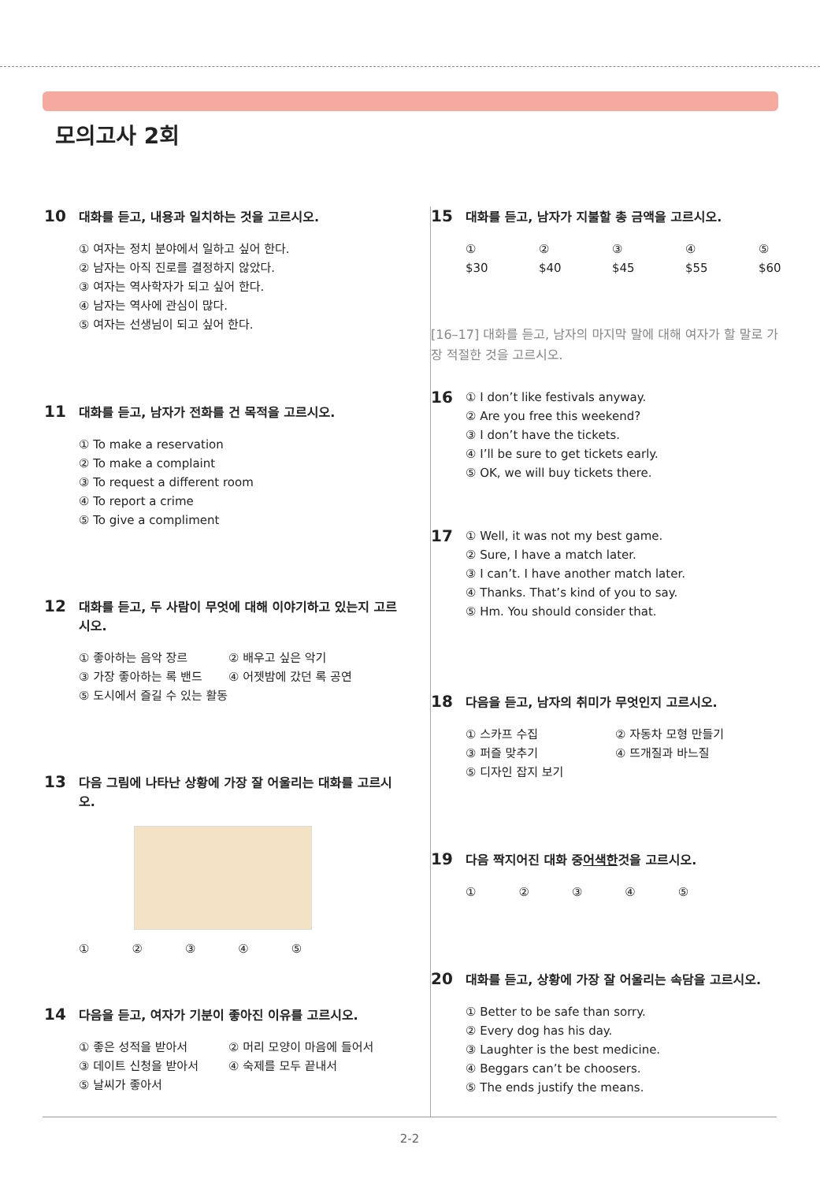모의고사 2회
10 대화를 듣고, 내용과 일치하는 것을 고르시오.
① 여자는 정치 분야에서 일하고 싶어 한다.
② 남자는 아직 진로를 결정하지 않았다.
③ 여자는 역사학자가 되고 싶어 한다.
④ 남자는 역사에 관심이 많다.
⑤ 여자는 선생님이 되고 싶어 한다.
11 대화를 듣고, 남자가 전화를 건 목적을 고르시오.
① To make a reservation
② To make a complaint
③ To request a different room
④ To report a crime
⑤ To give a compliment
12 대화를 듣고, 두 사람이 무엇에 대해 이야기하고 있는지 고르시오.
① 좋아하는 음악 장르 ② 배우고 싶은 악기 ③ 가장 좋아하는 록 밴드 ④ 어젯밤에 갔던 록 공연 ⑤ 도시에서 즐길 수 있는 활동
13 다음 그림에 나타난 상황에 가장 잘 어울리는 대화를 고르시오.
①②③④⑤
14 다음을 듣고, 여자가 기분이 좋아진 이유를 고르시오.
① 좋은 성적을 받아서 ② 머리 모양이 마음에 들어서 ③ 데이트 신청을 받아서 ④ 숙제를 모두 끝내서 ⑤ 날씨가 좋아서
15 대화를 듣고, 남자가 지불할 총 금액을 고르시오.
① $30 ② $40 ③ $45 ④ $55 ⑤ $60
[16–17] 대화를 듣고, 남자의 마지막 말에 대해 여자가 할 말로 가장 적절한 것을 고르시오.
16
① I don’t like festivals anyway.
② Are you free this weekend?
③ I don’t have the tickets.
④ I’ll be sure to get tickets early.
⑤ OK, we will buy tickets there.
17
① Well, it was not my best game.
② Sure, I have a match later.
③ I can’t. I have another match later.
④ Thanks. That’s kind of you to say.
⑤ Hm. You should consider that.
18 다음을 듣고, 남자의 취미가 무엇인지 고르시오.
① 스카프 수집 ② 자동차 모형 만들기 ③ 퍼즐 맞추기 ④ 뜨개질과 바느질 ⑤ 디자인 잡지 보기
19 다음 짝지어진 대화 중 어색한 것을 고르시오.
①②③④⑤
20 대화를 듣고, 상황에 가장 잘 어울리는 속담을 고르시오.
① Better to be safe than sorry.
② Every dog has his day.
③ Laughter is the best medicine.
④ Beggars can’t be choosers.
⑤ The ends justify the means.
2-2